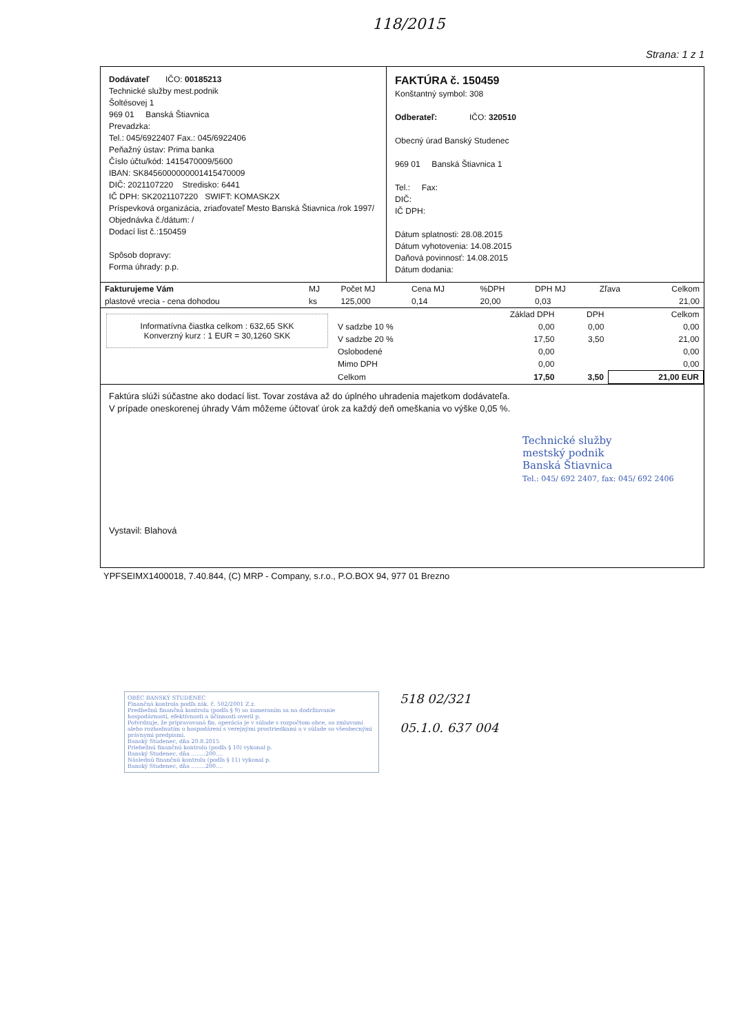118/2015
Strana: 1 z 1
Dodávateľ IČO: 00185213
Technické služby mest.podnik
Šoltésovej 1
969 01 Banská Štiavnica
Prevadzka:
Tel.: 045/6922407 Fax.: 045/6922406
Peňažný ústav: Prima banka
Číslo účtu/kód: 1415470009/5600
IBAN: SK8456000000001415470009
DIČ: 2021107220 Stredisko: 6441
IČ DPH: SK2021107220 SWIFT: KOMASK2X
Príspevková organizácia, zriaďovateľ Mesto Banská Štiavnica /rok 1997/
Objednávka č./dátum: /
Dodací list č.:150459
Spôsob dopravy:
Forma úhrady: p.p.
FAKTÚRA č. 150459
Konštantný symbol: 308
Odberateľ: IČO: 320510
Obecný úrad Banský Studenec
969 01 Banská Štiavnica 1
Tel.: Fax:
DIČ:
IČ DPH:
Dátum splatnosti: 28.08.2015
Dátum vyhotovenia: 14.08.2015
Daňová povinnosť: 14.08.2015
Dátum dodania:
| Fakturujeme Vám | MJ | Počet MJ | Cena MJ | %DPH | DPH MJ | Zľava | Celkom |
| --- | --- | --- | --- | --- | --- | --- | --- |
| plastové vrecia - cena dohodou | ks | 125,000 | 0,14 | 20,00 | 0,03 | | 21,00 |
Informatívna čiastka celkom : 632,65 SKK
Konverzný kurz : 1 EUR = 30,1260 SKK
| | Základ DPH | DPH | Celkom |
| --- | --- | --- | --- |
| V sadzbe 10 % | 0,00 | 0,00 | 0,00 |
| V sadzbe 20 % | 17,50 | 3,50 | 21,00 |
| Oslobodené | 0,00 | | 0,00 |
| Mimo DPH | 0,00 | | 0,00 |
| Celkom | 17,50 | 3,50 | 21,00 EUR |
Faktúra slúži súčastne ako dodací list. Tovar zostáva až do úplného uhradenia majetkom dodávateľa.
V prípade oneskorenej úhrady Vám môžeme účtovať úrok za každý deň omeškania vo výške 0,05 %.
Technické služby
mestský podnik
Banská Štiavnica
Tel.: 045/ 692 2407, fax: 045/ 692 2406
Vystavil: Blahová
YPFSEIMX1400018, 7.40.844, (C) MRP - Company, s.r.o., P.O.BOX 94, 977 01 Brezno
OBEC BANSKÝ STUDENEC
Finančná kontrola podľa zák. č. 502/2001 Z.z.
Predbežnú finančnú kontrolu (podľa § 9) so zameraním sa na dodržiavanie hospodárnosti, efektívnosti a účinnosti overil p.
Potvrdzuje, že pripravovaná fin. operácia je v súlade s rozpočtom obce, so zmluvami alebo rozhodnutím o hospodárení s verejnými prostriedkami a v súlade so všeobecnými právnymi predpismi.
Banský Studenec, dňa 20.8.2015
Priebežnú finančnú kontrolu (podľa § 10) vykonal p.
Banský Studenec, dňa ........200....
Následnú finančnú kontrolu (podľa § 11) vykonal p.
Banský Studenec, dňa ........200....
518 02/321
05.1.0. 637 004